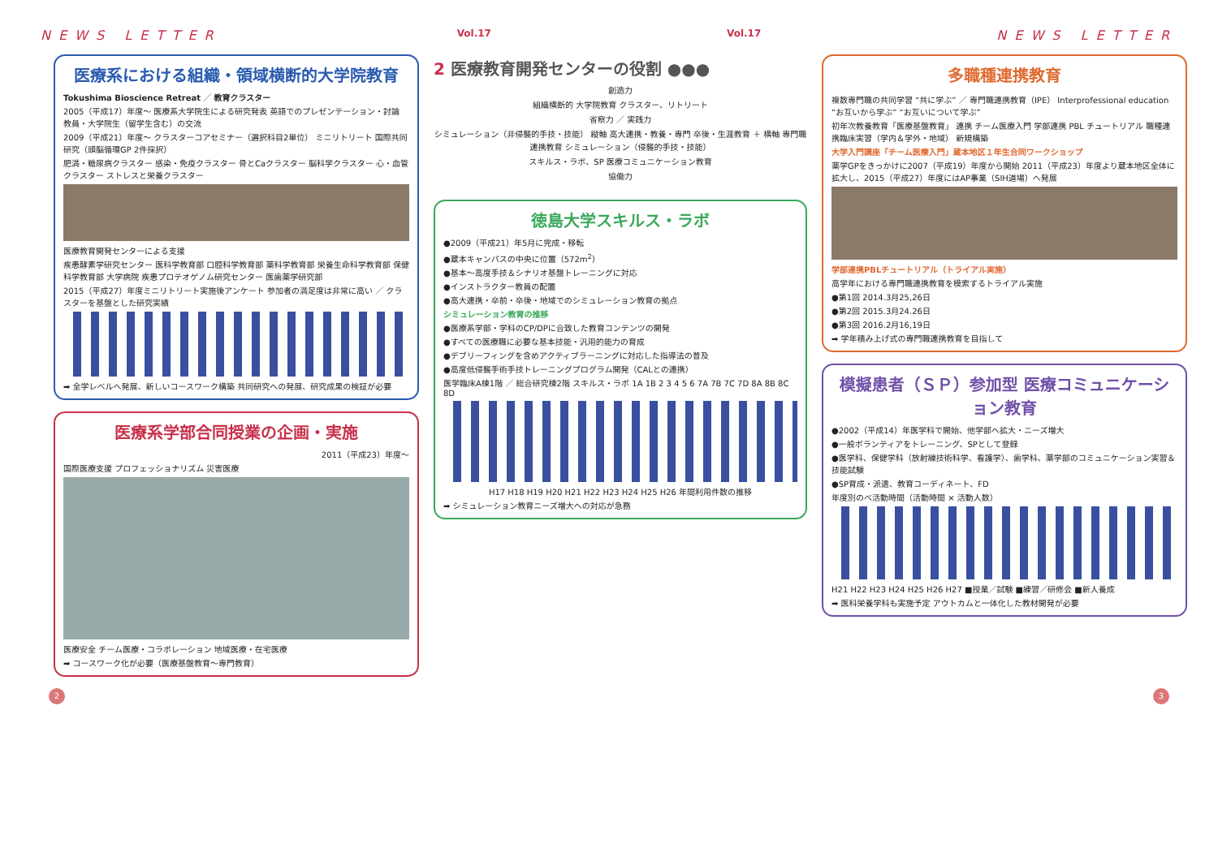NEWS LETTER Vol.17 Vol.17 NEWS LETTER
医療系における組織・領域横断的大学院教育
Tokushima Bioscience Retreat ／ 教育クラスター
2005（平成17）年度〜 医療系大学院生による研究発表 英語でのプレゼンテーション・討論 教員・大学院生（留学生含む）の交流
2009（平成21）年度〜 クラスターコアセミナー（選択科目2単位） ミニリトリート 国際共同研究（頭脳循環GP 2件採択）
肥満・糖尿病クラスター 感染・免疫クラスター 骨とCaクラスター 脳科学クラスター 心・血管クラスター ストレスと栄養クラスター
医療教育開発センターによる支援
疾患酵素学研究センター 医科学教育部 口腔科学教育部 薬科学教育部 栄養生命科学教育部 保健科学教育部 大学病院 疾患プロテオゲノム研究センター 医歯薬学研究部
2015（平成27）年度ミニリトリート実施後アンケート 参加者の満足度は非常に高い ／ クラスターを基盤とした研究実績
➡ 全学レベルへ発展、新しいコースワーク構築 共同研究への発展、研究成果の検証が必要
医療系学部合同授業の企画・実施
2011（平成23）年度〜
国際医療支援 プロフェッショナリズム 災害医療
医療安全 チーム医療・コラボレーション 地域医療・在宅医療
➡ コースワーク化が必要（医療基盤教育〜専門教育）
2 医療教育開発センターの役割 ●●●
創造力
組織横断的 大学院教育 クラスター、リトリート
省察力 ／ 実践力
シミュレーション（非侵襲的手技・技能） 縦軸 高大連携・教養・専門 卒後・生涯教育 ＋ 横軸 専門職連携教育 シミュレーション（侵襲的手技・技能）
スキルス・ラボ、SP 医療コミュニケーション教育
協働力
徳島大学スキルス・ラボ
●2009（平成21）年5月に完成・移転
●蔵本キャンパスの中央に位置（572m<sup>2</sup>）
●基本〜高度手技＆シナリオ基盤トレーニングに対応
●インストラクター教員の配置
●高大連携・卒前・卒後・地域でのシミュレーション教育の拠点
シミュレーション教育の推移
●医療系学部・学科のCP/DPに合致した教育コンテンツの開発
●すべての医療職に必要な基本技能・汎用的能力の育成
●デブリーフィングを含めアクティブラーニングに対応した指導法の普及
●高度低侵襲手術手技トレーニングプログラム開発（CALとの連携）
医学臨床A棟1階 ／ 総合研究棟2階 スキルス・ラボ 1A 1B 2 3 4 5 6 7A 7B 7C 7D 8A 8B 8C 8D
H17 H18 H19 H20 H21 H22 H23 H24 H25 H26 年間利用件数の推移
➡ シミュレーション教育ニーズ増大への対応が急務
多職種連携教育
複数専門職の共同学習 “共に学ぶ” ／ 専門職連携教育（IPE） Interprofessional education “お互いから学ぶ” “お互いについて学ぶ”
初年次教養教育「医療基盤教育」 連携 チーム医療入門 学部連携 PBL チュートリアル 職種連携臨床実習（学内＆学外・地域） 新規構築
大学入門講座「チーム医療入門」蔵本地区１年生合同ワークショップ
薬学GPをきっかけに2007（平成19）年度から開始 2011（平成23）年度より蔵本地区全体に拡大し、2015（平成27）年度にはAP事業（SIH道場）へ発展
学部連携PBLチュートリアル（トライアル実施）
高学年における専門職連携教育を模索するトライアル実施
●第1回 2014.3月25,26日
●第2回 2015.3月24.26日
●第3回 2016.2月16,19日
➡ 学年積み上げ式の専門職連携教育を目指して
模擬患者（ＳＰ）参加型 医療コミュニケーション教育
●2002（平成14）年医学科で開始、他学部へ拡大・ニーズ増大
●一般ボランティアをトレーニング、SPとして登録
●医学科、保健学科（放射線技術科学、看護学）、歯学科、薬学部のコミュニケーション実習＆技能試験
●SP育成・派遣、教育コーディネート、FD
年度別のべ活動時間（活動時間 × 活動人数）
H21 H22 H23 H24 H25 H26 H27 ■授業／試験 ■練習／研修会 ■新人養成
➡ 医科栄養学科も実施予定 アウトカムと一体化した教材開発が必要
2 3